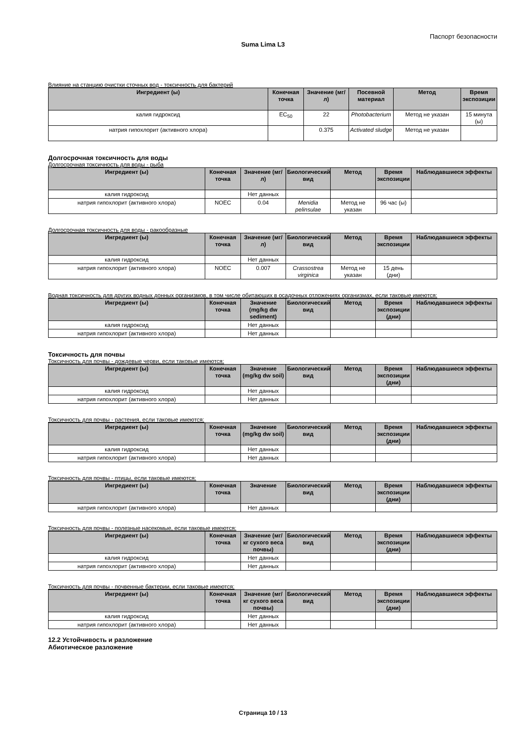Паспорт безопасности
Suma Lima L3
Влияние на станцию очистки сточных вод - токсичность для бактерий
| Ингредиент (ы) | Конечная точка | Значение (мг/л) | Посевной материал | Метод | Время экспозиции |
| --- | --- | --- | --- | --- | --- |
| калия гидроксид | EC<sub>50</sub> | 22 | Photobacterium | Метод не указан | 15 минута (ы) |
| натрия гипохлорит (активного хлора) | | 0.375 | Activated sludge | Метод не указан | |
Долгосрочная токсичность для воды
Долгосрочная токсичность для воды - рыба
| Ингредиент (ы) | Конечная точка | Значение (мг/л) | Биологический вид | Метод | Время экспозиции | Наблюдавшиеся эффекты |
| --- | --- | --- | --- | --- | --- | --- |
| калия гидроксид | | Нет данных | | | | |
| натрия гипохлорит (активного хлора) | NOEC | 0.04 | Menidia pelinsulae | Метод не указан | 96 час (ы) | |
Долгосрочная токсичность для воды - ракообразные
| Ингредиент (ы) | Конечная точка | Значение (мг/л) | Биологический вид | Метод | Время экспозиции | Наблюдавшиеся эффекты |
| --- | --- | --- | --- | --- | --- | --- |
| калия гидроксид | | Нет данных | | | | |
| натрия гипохлорит (активного хлора) | NOEC | 0.007 | Crassostrea virginica | Метод не указан | 15 день (дни) | |
Водная токсичность для других водных донных организмов, в том числе обитающих в осадочных отложениях организмах, если таковые имеются:
| Ингредиент (ы) | Конечная точка | Значение (mg/kg dw sediment) | Биологический вид | Метод | Время экспозиции (дни) | Наблюдавшиеся эффекты |
| --- | --- | --- | --- | --- | --- | --- |
| калия гидроксид | | Нет данных | | | | |
| натрия гипохлорит (активного хлора) | | Нет данных | | | | |
Токсичность для почвы
Токсичность для почвы - дождевые черви, если таковые имеются:
| Ингредиент (ы) | Конечная точка | Значение (mg/kg dw soil) | Биологический вид | Метод | Время экспозиции (дни) | Наблюдавшиеся эффекты |
| --- | --- | --- | --- | --- | --- | --- |
| калия гидроксид | | Нет данных | | | | |
| натрия гипохлорит (активного хлора) | | Нет данных | | | | |
Токсичность для почвы - растения, если таковые имеются:
| Ингредиент (ы) | Конечная точка | Значение (mg/kg dw soil) | Биологический вид | Метод | Время экспозиции (дни) | Наблюдавшиеся эффекты |
| --- | --- | --- | --- | --- | --- | --- |
| калия гидроксид | | Нет данных | | | | |
| натрия гипохлорит (активного хлора) | | Нет данных | | | | |
Токсичность для почвы - птицы, если таковые имеются:
| Ингредиент (ы) | Конечная точка | Значение | Биологический вид | Метод | Время экспозиции (дни) | Наблюдавшиеся эффекты |
| --- | --- | --- | --- | --- | --- | --- |
| натрия гипохлорит (активного хлора) | | Нет данных | | | | |
Токсичность для почвы - полезные насекомые, если таковые имеются:
| Ингредиент (ы) | Конечная точка | Значение (мг/кг сухого веса почвы) | Биологический вид | Метод | Время экспозиции (дни) | Наблюдавшиеся эффекты |
| --- | --- | --- | --- | --- | --- | --- |
| калия гидроксид | | Нет данных | | | | |
| натрия гипохлорит (активного хлора) | | Нет данных | | | | |
Токсичность для почвы - почвенные бактерии, если таковые имеются:
| Ингредиент (ы) | Конечная точка | Значение (мг/кг сухого веса почвы) | Биологический вид | Метод | Время экспозиции (дни) | Наблюдавшиеся эффекты |
| --- | --- | --- | --- | --- | --- | --- |
| калия гидроксид | | Нет данных | | | | |
| натрия гипохлорит (активного хлора) | | Нет данных | | | | |
12.2 Устойчивость и разложение
Абиотическое разложение
Страница 10 / 13